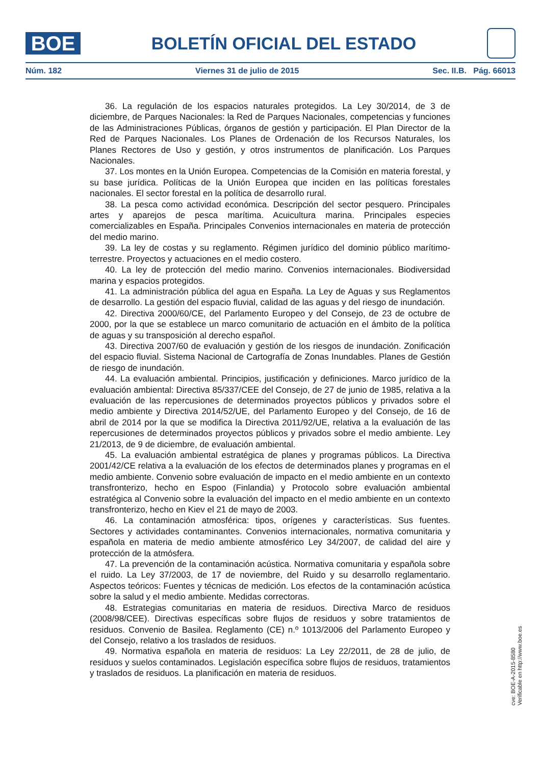BOE
BOLETÍN OFICIAL DEL ESTADO
Núm. 182 Viernes 31 de julio de 2015 Sec. II.B. Pág. 66013
36. La regulación de los espacios naturales protegidos. La Ley 30/2014, de 3 de diciembre, de Parques Nacionales: la Red de Parques Nacionales, competencias y funciones de las Administraciones Públicas, órganos de gestión y participación. El Plan Director de la Red de Parques Nacionales. Los Planes de Ordenación de los Recursos Naturales, los Planes Rectores de Uso y gestión, y otros instrumentos de planificación. Los Parques Nacionales.
37. Los montes en la Unión Europea. Competencias de la Comisión en materia forestal, y su base jurídica. Políticas de la Unión Europea que inciden en las políticas forestales nacionales. El sector forestal en la política de desarrollo rural.
38. La pesca como actividad económica. Descripción del sector pesquero. Principales artes y aparejos de pesca marítima. Acuicultura marina. Principales especies comercializables en España. Principales Convenios internacionales en materia de protección del medio marino.
39. La ley de costas y su reglamento. Régimen jurídico del dominio público marítimo-terrestre. Proyectos y actuaciones en el medio costero.
40. La ley de protección del medio marino. Convenios internacionales. Biodiversidad marina y espacios protegidos.
41. La administración pública del agua en España. La Ley de Aguas y sus Reglamentos de desarrollo. La gestión del espacio fluvial, calidad de las aguas y del riesgo de inundación.
42. Directiva 2000/60/CE, del Parlamento Europeo y del Consejo, de 23 de octubre de 2000, por la que se establece un marco comunitario de actuación en el ámbito de la política de aguas y su transposición al derecho español.
43. Directiva 2007/60 de evaluación y gestión de los riesgos de inundación. Zonificación del espacio fluvial. Sistema Nacional de Cartografía de Zonas Inundables. Planes de Gestión de riesgo de inundación.
44. La evaluación ambiental. Principios, justificación y definiciones. Marco jurídico de la evaluación ambiental: Directiva 85/337/CEE del Consejo, de 27 de junio de 1985, relativa a la evaluación de las repercusiones de determinados proyectos públicos y privados sobre el medio ambiente y Directiva 2014/52/UE, del Parlamento Europeo y del Consejo, de 16 de abril de 2014 por la que se modifica la Directiva 2011/92/UE, relativa a la evaluación de las repercusiones de determinados proyectos públicos y privados sobre el medio ambiente. Ley 21/2013, de 9 de diciembre, de evaluación ambiental.
45. La evaluación ambiental estratégica de planes y programas públicos. La Directiva 2001/42/CE relativa a la evaluación de los efectos de determinados planes y programas en el medio ambiente. Convenio sobre evaluación de impacto en el medio ambiente en un contexto transfronterizo, hecho en Espoo (Finlandia) y Protocolo sobre evaluación ambiental estratégica al Convenio sobre la evaluación del impacto en el medio ambiente en un contexto transfronterizo, hecho en Kiev el 21 de mayo de 2003.
46. La contaminación atmosférica: tipos, orígenes y características. Sus fuentes. Sectores y actividades contaminantes. Convenios internacionales, normativa comunitaria y española en materia de medio ambiente atmosférico Ley 34/2007, de calidad del aire y protección de la atmósfera.
47. La prevención de la contaminación acústica. Normativa comunitaria y española sobre el ruido. La Ley 37/2003, de 17 de noviembre, del Ruido y su desarrollo reglamentario. Aspectos teóricos: Fuentes y técnicas de medición. Los efectos de la contaminación acústica sobre la salud y el medio ambiente. Medidas correctoras.
48. Estrategias comunitarias en materia de residuos. Directiva Marco de residuos (2008/98/CEE). Directivas específicas sobre flujos de residuos y sobre tratamientos de residuos. Convenio de Basilea. Reglamento (CE) n.º 1013/2006 del Parlamento Europeo y del Consejo, relativo a los traslados de residuos.
49. Normativa española en materia de residuos: La Ley 22/2011, de 28 de julio, de residuos y suelos contaminados. Legislación específica sobre flujos de residuos, tratamientos y traslados de residuos. La planificación en materia de residuos.
cve: BOE-A-2015-8580
Verificable en http://www.boe.es